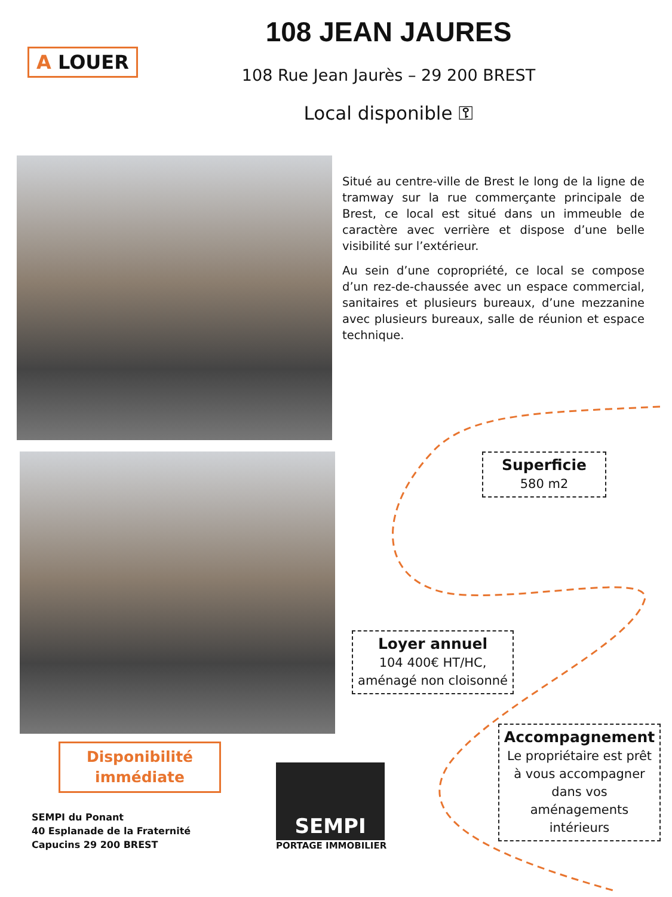A LOUER
108 JEAN JAURES
108 Rue Jean Jaurès – 29 200 BREST
Local disponible ⚿
Situé au centre-ville de Brest le long de la ligne de tramway sur la rue commerçante principale de Brest, ce local est situé dans un immeuble de caractère avec verrière et dispose d’une belle visibilité sur l’extérieur.
Au sein d’une copropriété, ce local se compose d’un rez-de-chaussée avec un espace commercial, sanitaires et plusieurs bureaux, d’une mezzanine avec plusieurs bureaux, salle de réunion et espace technique.
Superficie
580 m2
Loyer annuel
104 400€ HT/HC, aménagé non cloisonné
Accompagnement
Le propriétaire est prêt à vous accompagner dans vos aménagements intérieurs
Disponibilité immédiate
SEMPI du Ponant
40 Esplanade de la Fraternité
Capucins 29 200 BREST
SEMPI
PORTAGE IMMOBILIER